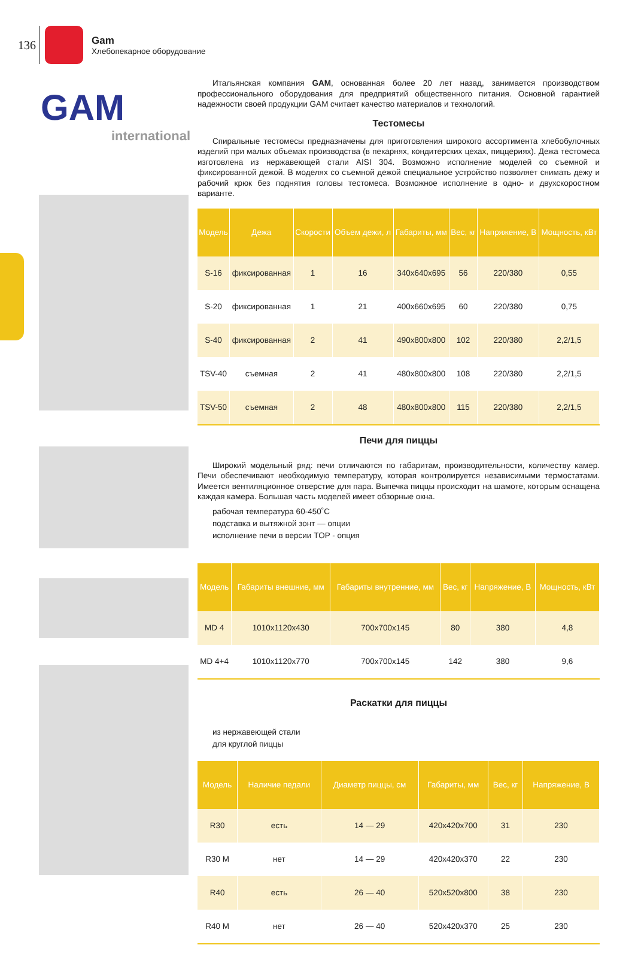136
Gam
Хлебопекарное оборудование
GAM
international
Итальянская компания GAM, основанная более 20 лет назад, занимается производством профессионального оборудования для предприятий общественного питания. Основной гарантией надежности своей продукции GAM считает качество материалов и технологий.
Тестомесы
Спиральные тестомесы предназначены для приготовления широкого ассортимента хлебобулочных изделий при малых объемах производства (в пекарнях, кондитерских цехах, пиццериях). Дежа тестомеса изготовлена из нержавеющей стали AISI 304. Возможно исполнение моделей со съемной и фиксированной дежой. В моделях со съемной дежой специальное устройство позволяет снимать дежу и рабочий крюк без поднятия головы тестомеса. Возможное исполнение в одно- и двухскоростном варианте.
| Модель | Дежа | Скорости | Объем дежи, л | Габариты, мм | Вес, кг | Напряжение, В | Мощность, кВт |
| --- | --- | --- | --- | --- | --- | --- | --- |
| S-16 | фиксированная | 1 | 16 | 340x640x695 | 56 | 220/380 | 0,55 |
| S-20 | фиксированная | 1 | 21 | 400x660x695 | 60 | 220/380 | 0,75 |
| S-40 | фиксированная | 2 | 41 | 490x800x800 | 102 | 220/380 | 2,2/1,5 |
| TSV-40 | съемная | 2 | 41 | 480x800x800 | 108 | 220/380 | 2,2/1,5 |
| TSV-50 | съемная | 2 | 48 | 480x800x800 | 115 | 220/380 | 2,2/1,5 |
Печи для пиццы
Широкий модельный ряд: печи отличаются по габаритам, производительности, количеству камер. Печи обеспечивают необходимую температуру, которая контролируется независимыми термостатами. Имеется вентиляционное отверстие для пара. Выпечка пиццы происходит на шамоте, которым оснащена каждая камера. Большая часть моделей имеет обзорные окна.
рабочая температура 60-450˚С
подставка и вытяжной зонт — опции
исполнение печи в версии TOP - опция
| Модель | Габариты внешние, мм | Габариты внутренние, мм | Вес, кг | Напряжение, В | Мощность, кВт |
| --- | --- | --- | --- | --- | --- |
| MD 4 | 1010x1120x430 | 700x700x145 | 80 | 380 | 4,8 |
| MD 4+4 | 1010x1120x770 | 700x700x145 | 142 | 380 | 9,6 |
Раскатки для пиццы
из нержавеющей стали
для круглой пиццы
| Модель | Наличие педали | Диаметр пиццы, см | Габариты, мм | Вес, кг | Напряжение, В |
| --- | --- | --- | --- | --- | --- |
| R30 | есть | 14 — 29 | 420x420x700 | 31 | 230 |
| R30 M | нет | 14 — 29 | 420x420x370 | 22 | 230 |
| R40 | есть | 26 — 40 | 520x520x800 | 38 | 230 |
| R40 M | нет | 26 — 40 | 520x420x370 | 25 | 230 |